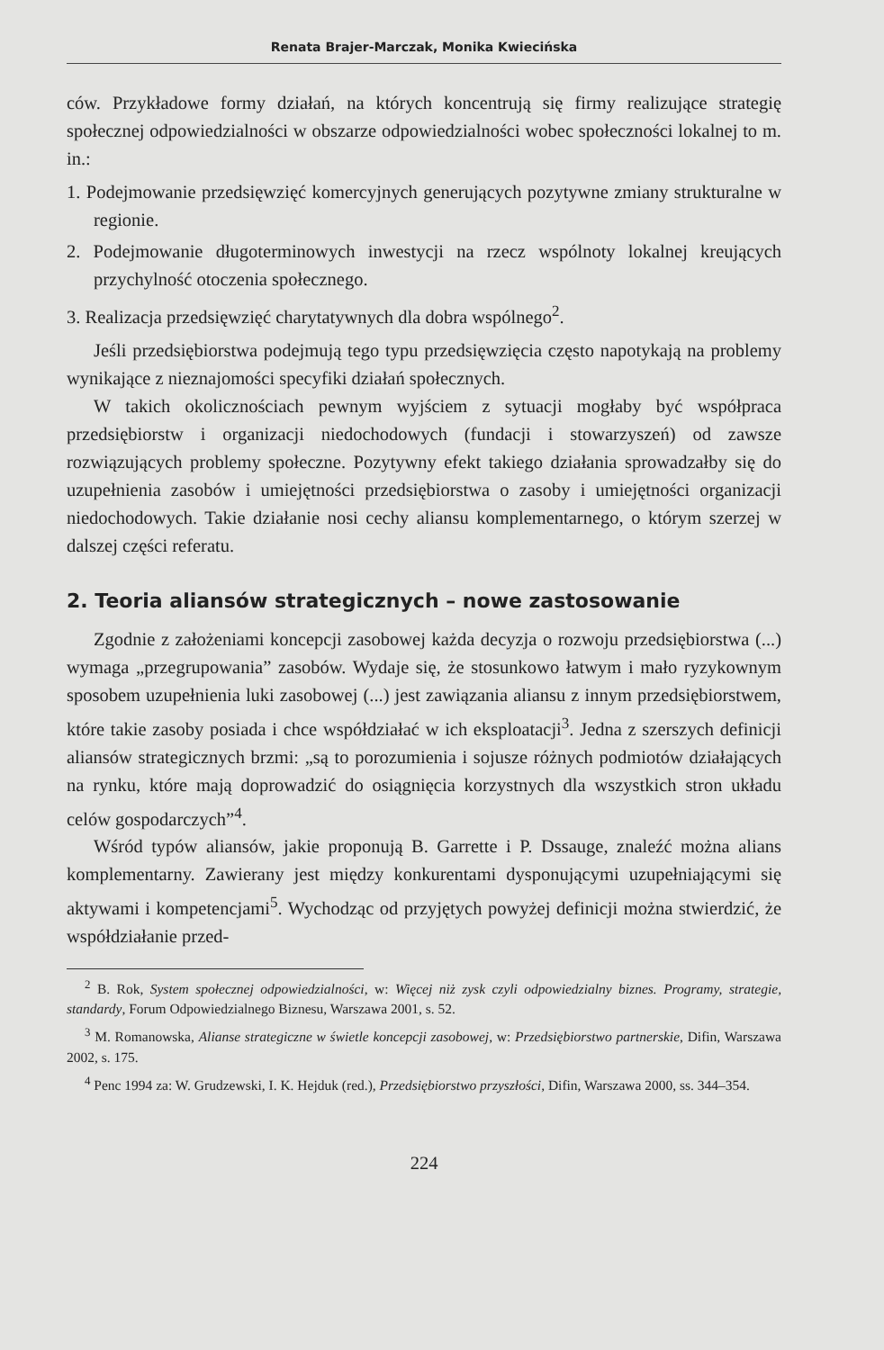Renata Brajer-Marczak, Monika Kwiecińska
ców. Przykładowe formy działań, na których koncentrują się firmy realizujące strategię społecznej odpowiedzialności w obszarze odpowiedzialności wobec społeczności lokalnej to m. in.:
1. Podejmowanie przedsięwzięć komercyjnych generujących pozytywne zmiany strukturalne w regionie.
2. Podejmowanie długoterminowych inwestycji na rzecz wspólnoty lokalnej kreujących przychylność otoczenia społecznego.
3. Realizacja przedsięwzięć charytatywnych dla dobra wspólnego<sup>2</sup>.
Jeśli przedsiębiorstwa podejmują tego typu przedsięwzięcia często napotykają na problemy wynikające z nieznajomości specyfiki działań społecznych.
W takich okolicznościach pewnym wyjściem z sytuacji mogłaby być współpraca przedsiębiorstw i organizacji niedochodowych (fundacji i stowarzyszeń) od zawsze rozwiązujących problemy społeczne. Pozytywny efekt takiego działania sprowadzałby się do uzupełnienia zasobów i umiejętności przedsiębiorstwa o zasoby i umiejętności organizacji niedochodowych. Takie działanie nosi cechy aliansu komplementarnego, o którym szerzej w dalszej części referatu.
2. Teoria aliansów strategicznych – nowe zastosowanie
Zgodnie z założeniami koncepcji zasobowej każda decyzja o rozwoju przedsiębiorstwa (...) wymaga „przegrupowania” zasobów. Wydaje się, że stosunkowo łatwym i mało ryzykownym sposobem uzupełnienia luki zasobowej (...) jest zawiązania aliansu z innym przedsiębiorstwem, które takie zasoby posiada i chce współdziałać w ich eksploatacji<sup>3</sup>. Jedna z szerszych definicji aliansów strategicznych brzmi: „są to porozumienia i sojusze różnych podmiotów działających na rynku, które mają doprowadzić do osiągnięcia korzystnych dla wszystkich stron układu celów gospodarczych”<sup>4</sup>.
Wśród typów aliansów, jakie proponują B. Garrette i P. Dssauge, znaleźć można alians komplementarny. Zawierany jest między konkurentami dysponującymi uzupełniającymi się aktywami i kompetencjami<sup>5</sup>. Wychodząc od przyjętych powyżej definicji można stwierdzić, że współdziałanie przed-
<sup>2</sup> B. Rok, System społecznej odpowiedzialności, w: Więcej niż zysk czyli odpowiedzialny biznes. Programy, strategie, standardy, Forum Odpowiedzialnego Biznesu, Warszawa 2001, s. 52.
<sup>3</sup> M. Romanowska, Alianse strategiczne w świetle koncepcji zasobowej, w: Przedsiębiorstwo partnerskie, Difin, Warszawa 2002, s. 175.
<sup>4</sup> Penc 1994 za: W. Grudzewski, I. K. Hejduk (red.), Przedsiębiorstwo przyszłości, Difin, Warszawa 2000, ss. 344–354.
224